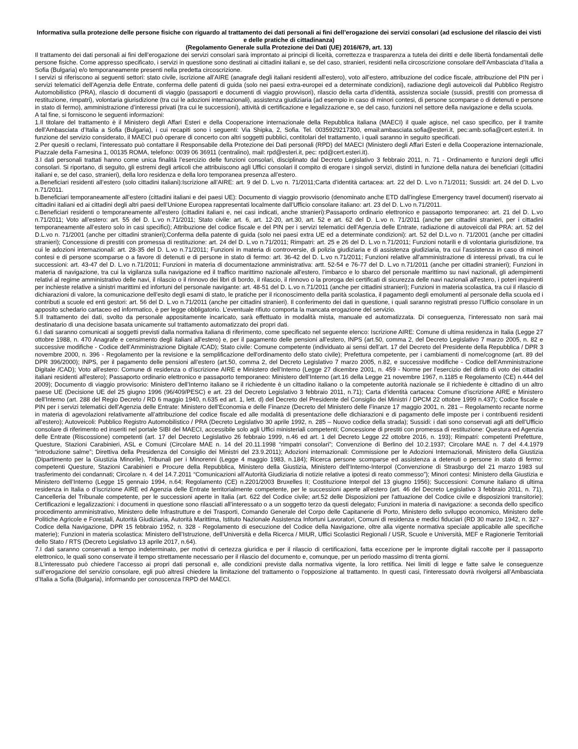Informativa sulla protezione delle persone fisiche con riguardo al trattamento dei dati personali ai fini dell’erogazione dei servizi consolari (ad esclusione del rilascio dei visti e delle pratiche di cittadinanza)
(Regolamento Generale sulla Protezione dei Dati (UE) 2016/679, art. 13)
Il trattamento dei dati personali ai fini dell’erogazione dei servizi consolari sarà improntato ai principi di liceità, correttezza e trasparenza a tutela dei diritti e delle libertà fondamentali delle persone fisiche. Come appresso specificato, i servizi in questione sono destinati ai cittadini italiani e, se del caso, stranieri, residenti nella circoscrizione consolare dell’Ambasciata d’Italia a Sofia (Bulgaria) e/o temporaneamente presenti nella predetta circoscrizione.
I servizi si riferiscono ai seguenti settori: stato civile, iscrizione all’AIRE (anagrafe degli italiani residenti all'estero), voto all’estero, attribuzione del codice fiscale, attribuzione del PIN per i servizi telematici dell’Agenzia delle Entrate, conferma delle patenti di guida (solo nei paesi extra-europei ed a determinate condizioni), radiazione degli autoveicoli dal Pubblico Registro Automobilistico (PRA), rilascio di documenti di viaggio (passaporti e documenti di viaggio provvisori), rilascio della carta d’identità, assistenza sociale (sussidi, prestiti con promessa di restituzione, rimpatri), volontaria giurisdizione (tra cui le adozioni internazionali), assistenza giudiziaria (ad esempio in caso di minori contesi, di persone scomparse o di detenuti e persone in stato di fermo), amministrazione d’interessi privati (tra cui le successioni), attività di certificazione e legalizzazione e, se del caso, funzioni nel settore della navigazione e della scuola.
A tal fine, si forniscono le seguenti informazioni:
1.Il titolare del trattamento è il Ministero degli Affari Esteri e della Cooperazione internazionale della Repubblica italiana (MAECI) il quale agisce, nel caso specifico, per il tramite dell’Ambasciata d’Italia a Sofia (Bulgaria), i cui recapiti sono i seguenti: Via Shipka, 2, Sofia. Tel. 0035929217300, email:ambasciata.sofia@esteri.it, pec:amb.sofia@cert.esteri.it. In funzione del servizio considerato, il MAECI può operare di concerto con altri soggetti pubblici, contitolari del trattamento, i quali saranno in seguito specificati.
2.Per quesiti o reclami, l’interessato può contattare il Responsabile della Protezione dei Dati personali (RPD) del MAECI (Ministero degli Affari Esteri e della Cooperazione internazionale, Piazzale della Farnesina 1, 00135 ROMA, telefono: 0039 06 36911 (centralino), mail: rpd@esteri.it, pec: rpd@cert.esteri.it).
3.I dati personali trattati hanno come unica finalità l’esercizio delle funzioni consolari, disciplinato dal Decreto Legislativo 3 febbraio 2011, n. 71 - Ordinamento e funzioni degli uffici consolari. Si riportano, di seguito, gli estremi degli articoli che attribuiscono agli Uffici consolari il compito di erogare i singoli servizi, distinti in funzione della natura dei beneficiari (cittadini italiani e, se del caso, stranieri), della loro residenza e della loro temporanea presenza all’estero.
a.Beneficiari residenti all’estero (solo cittadini italiani):Iscrizione all’AIRE: art. 9 del D. L.vo n. 71/2011;Carta d’identità cartacea: art. 22 del D. L.vo n.71/2011; Sussidi: art. 24 del D. L.vo n.71/2011.
b.Beneficiari temporaneamente all’estero (cittadini italiani e dei paesi UE): Documento di viaggio provvisorio (denominato anche ETD dall’inglese Emergency travel document) riservato ai cittadini italiani ed ai cittadini degli altri paesi dell’Unione Europea rappresentati localmente dall’Ufficio consolare italiano: art. 23 del D. L.vo n.71/2011.
c.Beneficiari residenti o temporaneamente all’estero (cittadini italiani e, nei casi indicati, anche stranieri):Passaporto ordinario elettronico e passaporto temporaneo: art. 21 del D. L.vo n.71/2011; Voto all’estero: art. 55 del D. L.vo n.71/2011; Stato civile: art. 6, art. 12-20, art.30, art. 52 e art. 62 del D. L.vo n. 71/2011 (anche per cittadini stranieri, per i cittadini temporaneamente all’estero solo in casi specifici); Attribuzione del codice fiscale e del PIN per i servizi telematici dell’Agenzia delle Entrate, radiazione di autoveicoli dal PRA: art. 52 del D.L.vo n. 71/2001 (anche per cittadini stranieri);Conferma della patente di guida (solo nei paesi extra UE ed a determinate condizioni): art. 52 del D.L.vo n. 71/2001 (anche per cittadini stranieri); Concessione di prestiti con promessa di restituzione: art. 24 del D. L.vo n.71/2011; Rimpatri: art. 25 e 26 del D. L.vo n.71/2011; Funzioni notarili e di volontaria giurisdizione, tra cui le adozioni internazionali: art. 28-35 del D. L.vo n.71/2011; Funzioni in materia di controversie, di polizia giudiziaria e di assistenza giudiziaria, tra cui l’assistenza in caso di minori contesi e di persone scomparse o a favore di detenuti e di persone in stato di fermo: art. 36-42 del D. L.vo n.71/2011; Funzioni relative all'amministrazione di interessi privati, tra cui le successioni: art. 43-47 del D. L.vo n.71/2011; Funzioni in materia di documentazione amministrativa: artt. 52-54 e 76-77 del D. L.vo n.71/2011 (anche per cittadini stranieri); Funzioni in materia di navigazione, tra cui la vigilanza sulla navigazione ed il traffico marittimo nazionale all'estero, l’imbarco e lo sbarco del personale marittimo su navi nazionali, gli adempimenti relativi al regime amministrativo delle navi, il rilascio o il rinnovo dei libri di bordo, il rilascio, il rinnovo o la proroga dei certificati di sicurezza delle navi nazionali all'estero, i poteri inquirenti per inchieste relative a sinistri marittimi ed infortuni del personale navigante: art. 48-51 del D. L.vo n.71/2011 (anche per cittadini stranieri); Funzioni in materia scolastica, tra cui il rilascio di dichiarazioni di valore, la comunicazione dell’esito degli esami di stato, le pratiche per il riconoscimento della parità scolastica, il pagamento degli emolumenti al personale della scuola ed i contributi a scuole ed enti gestori: art. 56 del D. L.vo n.71/2011 (anche per cittadini stranieri). Il conferimento dei dati in questione, i quali saranno registrati presso l’Ufficio consolare in un apposito schedario cartaceo ed informatico, è per legge obbligatorio. L’eventuale rifiuto comporta la mancata erogazione del servizio.
5.Il trattamento dei dati, svolto da personale appositamente incaricato, sarà effettuato in modalità mista, manuale ed automatizzata. Di conseguenza, l’interessato non sarà mai destinatario di una decisione basata unicamente sul trattamento automatizzato dei propri dati.
6.I dati saranno comunicati ai soggetti previsti dalla normativa italiana di riferimento, come specificato nel seguente elenco: Iscrizione AIRE: Comune di ultima residenza in Italia (Legge 27 ottobre 1988, n. 470 Anagrafe e censimento degli italiani all'estero) e, per il pagamento delle pensioni all’estero, INPS (art.50, comma 2, del Decreto Legislativo 7 marzo 2005, n. 82 e successive modifiche - Codice dell’Amministrazione Digitale /CAD); Stato civile: Comune competente (individuato ai sensi dell’art. 17 del Decreto del Presidente della Repubblica / DPR 3 novembre 2000, n. 396 - Regolamento per la revisione e la semplificazione dell'ordinamento dello stato civile); Prefettura competente, per i cambiamenti di nome/cognome (art. 89 del DPR 396/2000); INPS, per il pagamento delle pensioni all’estero (art.50, comma 2, del Decreto Legislativo 7 marzo 2005, n.82, e successive modifiche - Codice dell’Amministrazione Digitale /CAD); Voto all’estero: Comune di residenza o d’iscrizione AIRE e Ministero dell’Interno (Legge 27 dicembre 2001, n. 459 - Norme per l'esercizio del diritto di voto dei cittadini italiani residenti all'estero); Passaporto ordinario elettronico e passaporto temporaneo: Ministero dell’Interno (art.16 della Legge 21 novembre 1967, n.1185 e Regolamento (CE) n.444 del 2009); Documento di viaggio provvisorio: Ministero dell’Interno italiano se il richiedente è un cittadino italiano o la competente autorità nazionale se il richiedente è cittadino di un altro paese UE (Decisione UE del 25 giugno 1996 (96/409/PESC) e art. 23 del Decreto Legislativo 3 febbraio 2011, n.71); Carta d’identità cartacea: Comune d’iscrizione AIRE e Ministero dell’Interno (art. 288 del Regio Decreto / RD 6 maggio 1940, n.635 ed art. 1, lett. d) del Decreto del Presidente del Consiglio dei Ministri / DPCM 22 ottobre 1999 n.437); Codice fiscale e PIN per i servizi telematici dell’Agenzia delle Entrate: Ministero dell’Economia e delle Finanze (Decreto del Ministero delle Finanze 17 maggio 2001, n. 281 – Regolamento recante norme in materia di agevolazioni relativamente all’attribuzione del codice fiscale ed alle modalità di presentazione delle dichiarazioni e di pagamento delle imposte per i contribuenti residenti all’estero); Autoveicoli: Pubblico Registro Automobilistico / PRA (Decreto Legislativo 30 aprile 1992, n. 285 – Nuovo codice della strada); Sussidi: i dati sono conservati agli atti dell’Ufficio consolare di riferimento ed inseriti nel portale SIBI del MAECI, accessibile solo agli Uffici ministeriali competenti; Concessione di prestiti con promessa di restituzione: Questura ed Agenzia delle Entrate (Riscossione) competenti (art. 17 del Decreto Legislativo 26 febbraio 1999, n.46 ed art. 1 del Decreto Legge 22 ottobre 2016, n. 193); Rimpatri: competenti Prefetture, Questure, Stazioni Carabinieri, ASL e Comuni (Circolare MAE n. 14 del 20.11.1998 “rimpatri consolari”; Convenzione di Berlino del 10.2.1937; Circolare MAE n. 7 del 4.4.1979 “introduzione salme”; Direttiva della Presidenza del Consiglio dei Ministri del 23.9.2011); Adozioni internazionali: Commissione per le Adozioni Internazionali, Ministero della Giustizia (Dipartimento per la Giustizia Minorile), Tribunali per i Minorenni (Legge 4 maggio 1983, n.184); Ricerca persone scomparse ed assistenza a detenuti o persone in stato di fermo: competenti Questure, Stazioni Carabinieri e Procure della Repubblica, Ministero della Giustizia, Ministero dell’Interno-Interpol (Convenzione di Strasburgo del 21 marzo 1983 sul trasferimento dei condannati; Circolare n. 4 del 14.7.2011 “Comunicazioni all’Autorità Giudiziaria di notizie relative a ipotesi di reato commesso”); Minori contesi: Ministero della Giustizia e Ministero dell’Interno (Legge 15 gennaio 1994, n.64; Regolamento (CE) n.2201/2003 Bruxelles II; Costituzione Interpol del 13 giugno 1956); Successioni: Comune italiano di ultima residenza in Italia o d’iscrizione AIRE ed Agenzia delle Entrate territorialmente competente, per le successioni aperte all’estero (art. 46 del Decreto Legislativo 3 febbraio 2011, n. 71), Cancelleria del Tribunale competente, per le successioni aperte in Italia (art. 622 del Codice civile; art.52 delle Disposizioni per l'attuazione del Codice civile e disposizioni transitorie); Certificazioni e legalizzazioni: i documenti in questione sono rilasciati all’interessato o a un soggetto terzo da questi delegato; Funzioni in materia di navigazione: a seconda dello specifico procedimento amministrativo, Ministero delle Infrastrutture e dei Trasporti, Comando Generale del Corpo delle Capitanerie di Porto, Ministero dello sviluppo economico, Ministero delle Politiche Agricole e Forestali, Autorità Giudiziaria, Autorità Marittima, Istituto Nazionale Assistenza Infortuni Lavoratori, Comuni di residenza e medici fiduciari (RD 30 marzo 1942, n. 327 - Codice della Navigazione, DPR 15 febbraio 1952, n. 328 - Regolamento di esecuzione del Codice della Navigazione, oltre alla vigente normativa speciale applicabile alle specifiche materie); Funzioni in materia scolastica: Ministero dell’Istruzione, dell’Università e della Ricerca / MIUR, Uffici Scolastici Regionali / USR, Scuole e Università, MEF e Ragionerie Territoriali dello Stato / RTS (Decreto Legislativo 13 aprile 2017, n.64).
7.I dati saranno conservati a tempo indeterminato, per motivi di certezza giuridica e per il rilascio di certificazioni, fatta eccezione per le impronte digitali raccolte per il passaporto elettronico, le quali sono conservate il tempo strettamente necessario per il rilascio del documento e, comunque, per un periodo massimo di trenta giorni.
8.L’interessato può chiedere l’accesso ai propri dati personali e, alle condizioni previste dalla normativa vigente, la loro rettifica. Nei limiti di legge e fatte salve le conseguenze sull’erogazione del servizio consolare, egli può altresì chiedere la limitazione del trattamento o l’opposizione al trattamento. In questi casi, l’interessato dovrà rivolgersi all’Ambasciata d’Italia a Sofia (Bulgaria), informando per conoscenza l’RPD del MAECI.